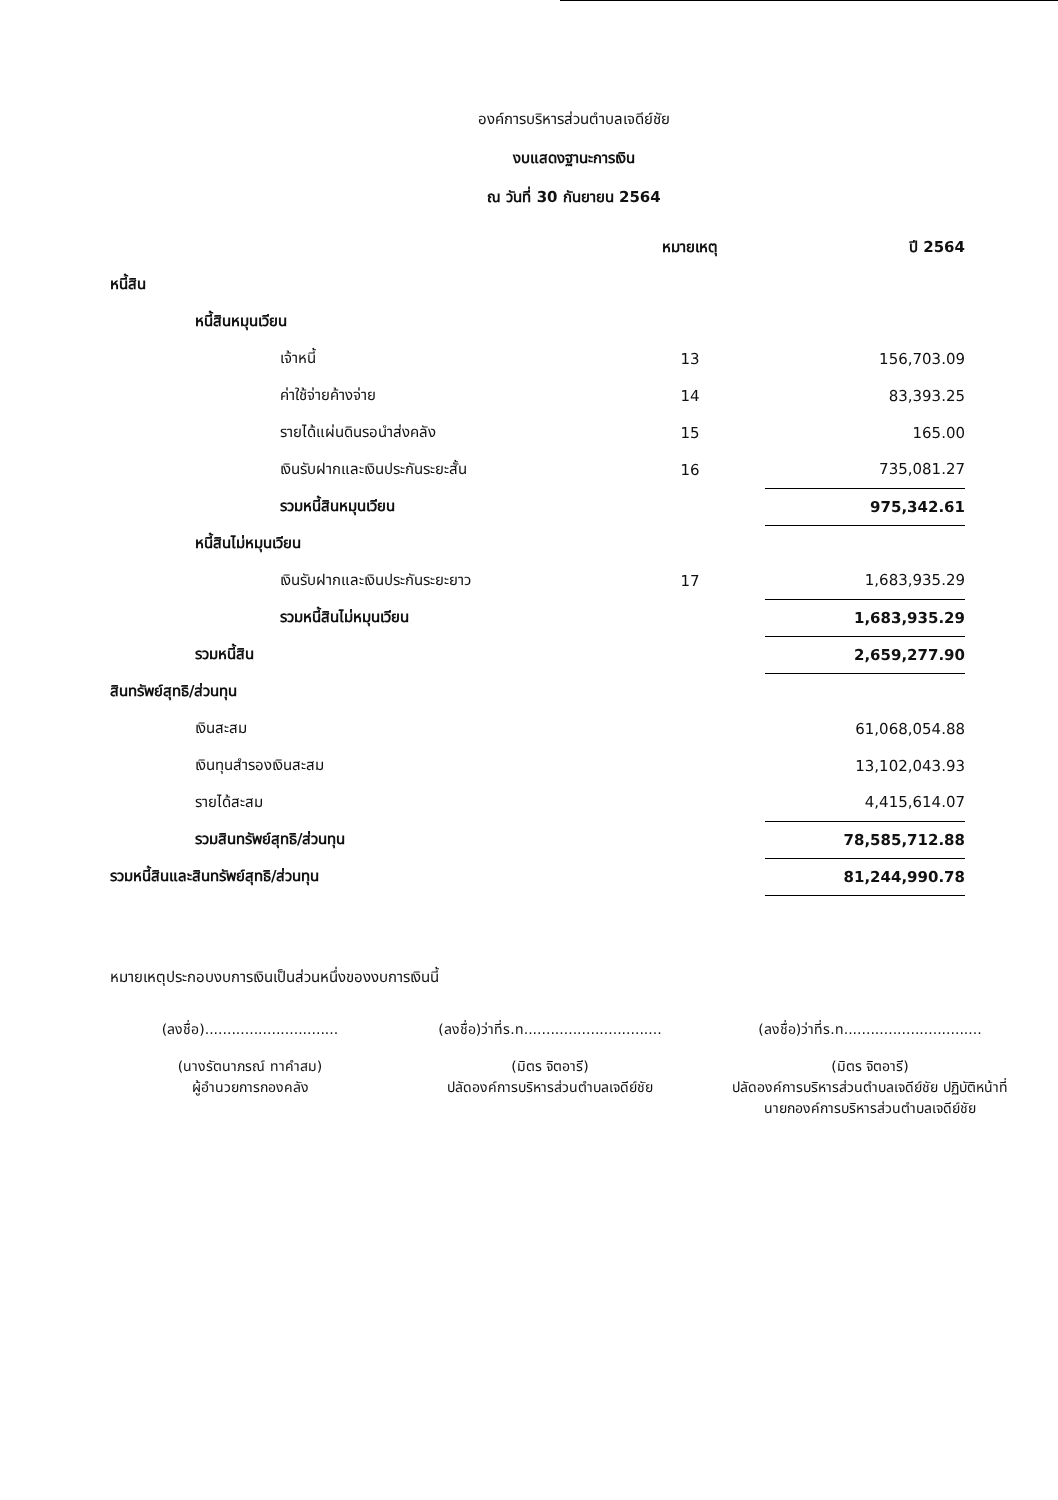องค์การบริหารส่วนตำบลเจดีย์ชัย
งบแสดงฐานะการเงิน
ณ วันที่ 30 กันยายน 2564
| | หมายเหตุ | ปี 2564 |
| --- | --- | --- |
| หนี้สิน | | |
| หนี้สินหมุนเวียน | | |
| เจ้าหนี้ | 13 | 156,703.09 |
| ค่าใช้จ่ายค้างจ่าย | 14 | 83,393.25 |
| รายได้แผ่นดินรอนำส่งคลัง | 15 | 165.00 |
| เงินรับฝากและเงินประกันระยะสั้น | 16 | 735,081.27 |
| รวมหนี้สินหมุนเวียน | | 975,342.61 |
| หนี้สินไม่หมุนเวียน | | |
| เงินรับฝากและเงินประกันระยะยาว | 17 | 1,683,935.29 |
| รวมหนี้สินไม่หมุนเวียน | | 1,683,935.29 |
| รวมหนี้สิน | | 2,659,277.90 |
| สินทรัพย์สุทธิ/ส่วนทุน | | |
| เงินสะสม | | 61,068,054.88 |
| เงินทุนสำรองเงินสะสม | | 13,102,043.93 |
| รายได้สะสม | | 4,415,614.07 |
| รวมสินทรัพย์สุทธิ/ส่วนทุน | | 78,585,712.88 |
| รวมหนี้สินและสินทรัพย์สุทธิ/ส่วนทุน | | 81,244,990.78 |
หมายเหตุประกอบงบการเงินเป็นส่วนหนึ่งของงบการเงินนี้
(ลงชื่อ)..............................
(นางรัตนาภรณ์ ทาคำสม)
ผู้อำนวยการกองคลัง
(ลงชื่อ)ว่าที่ร.ท...............................
(มิตร จิตอารี)
ปลัดองค์การบริหารส่วนตำบลเจดีย์ชัย
(ลงชื่อ)ว่าที่ร.ท...............................
(มิตร จิตอารี)
ปลัดองค์การบริหารส่วนตำบลเจดีย์ชัย ปฏิบัติหน้าที่
นายกองค์การบริหารส่วนตำบลเจดีย์ชัย